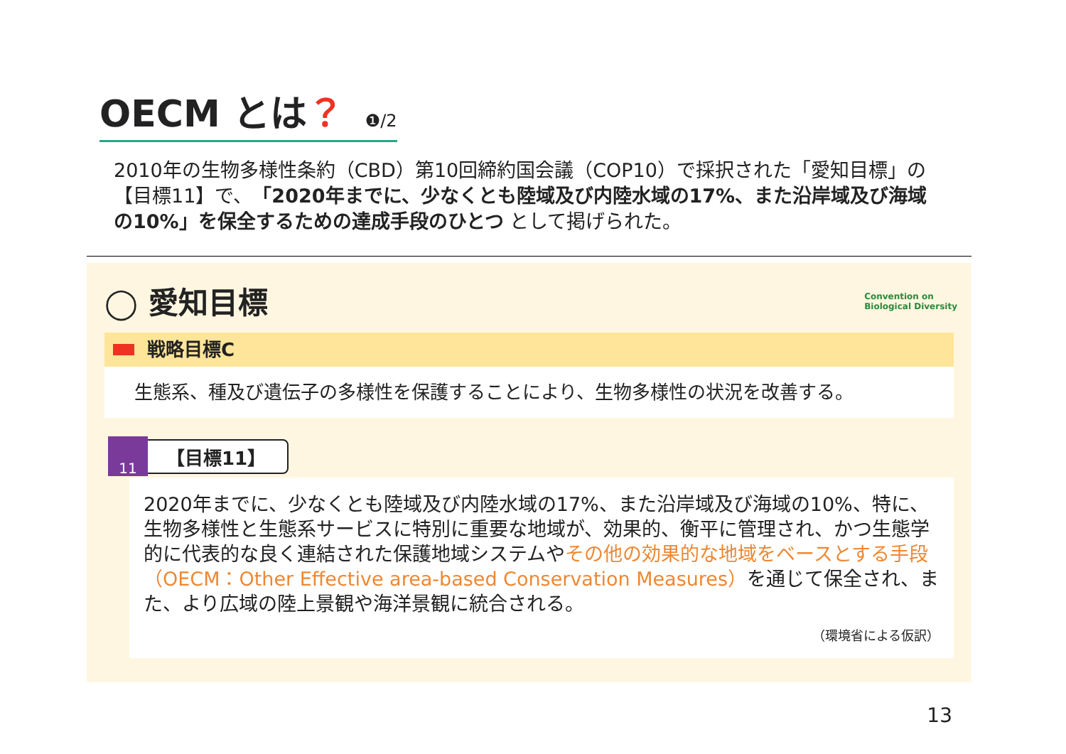OECM とは？ ❶/2
2010年の生物多様性条約（CBD）第10回締約国会議（COP10）で採択された「愛知目標」の【目標11】で、「2020年までに、少なくとも陸域及び内陸水域の17%、また沿岸域及び海域の10%」を保全するための達成手段のひとつ として掲げられた。
◯ 愛知目標
Convention on
Biological Diversity
戦略目標C
生態系、種及び遺伝子の多様性を保護することにより、生物多様性の状況を改善する。
【目標11】 11
2020年までに、少なくとも陸域及び内陸水域の17%、また沿岸域及び海域の10%、特に、生物多様性と生態系サービスに特別に重要な地域が、効果的、衡平に管理され、かつ生態学的に代表的な良く連結された保護地域システムやその他の効果的な地域をベースとする手段（OECM：Other Effective area-based Conservation Measures）を通じて保全され、また、より広域の陸上景観や海洋景観に統合される。
（環境省による仮訳）
13